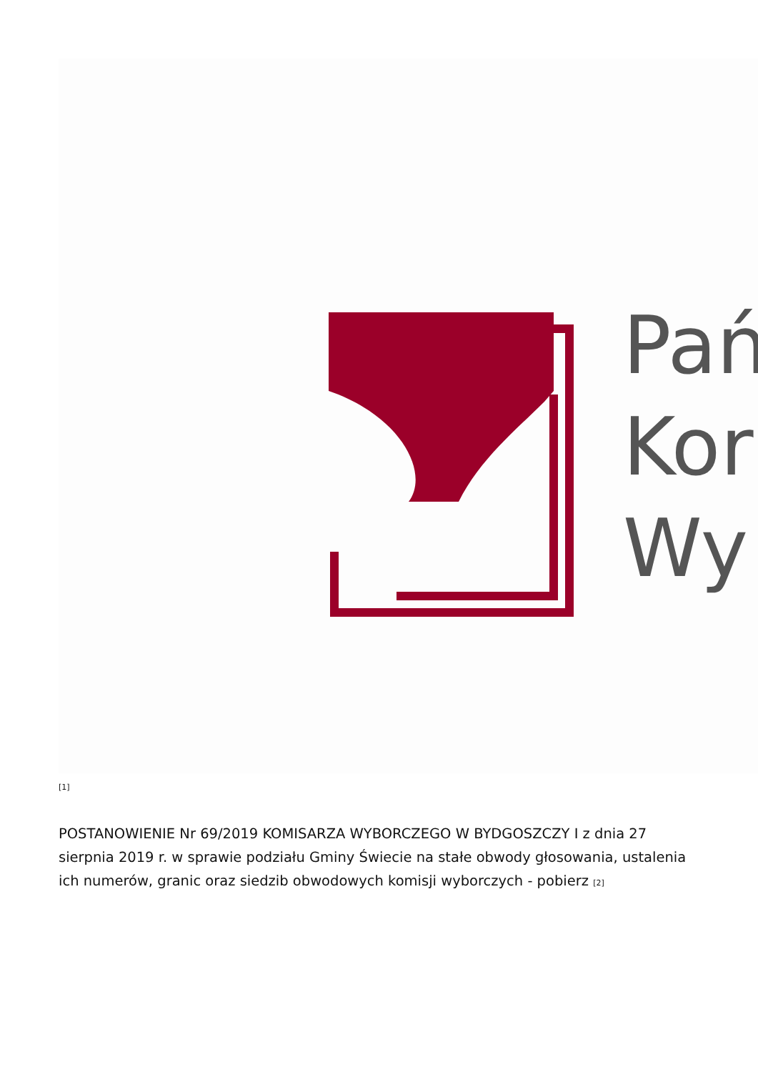Pań
Kor
Wy
[1]
POSTANOWIENIE Nr 69/2019 KOMISARZA WYBORCZEGO W BYDGOSZCZY I z dnia 27 sierpnia 2019 r. w sprawie podziału Gminy Świecie na stałe obwody głosowania, ustalenia ich numerów, granic oraz siedzib obwodowych komisji wyborczych - pobierz <sup>[2]</sup>